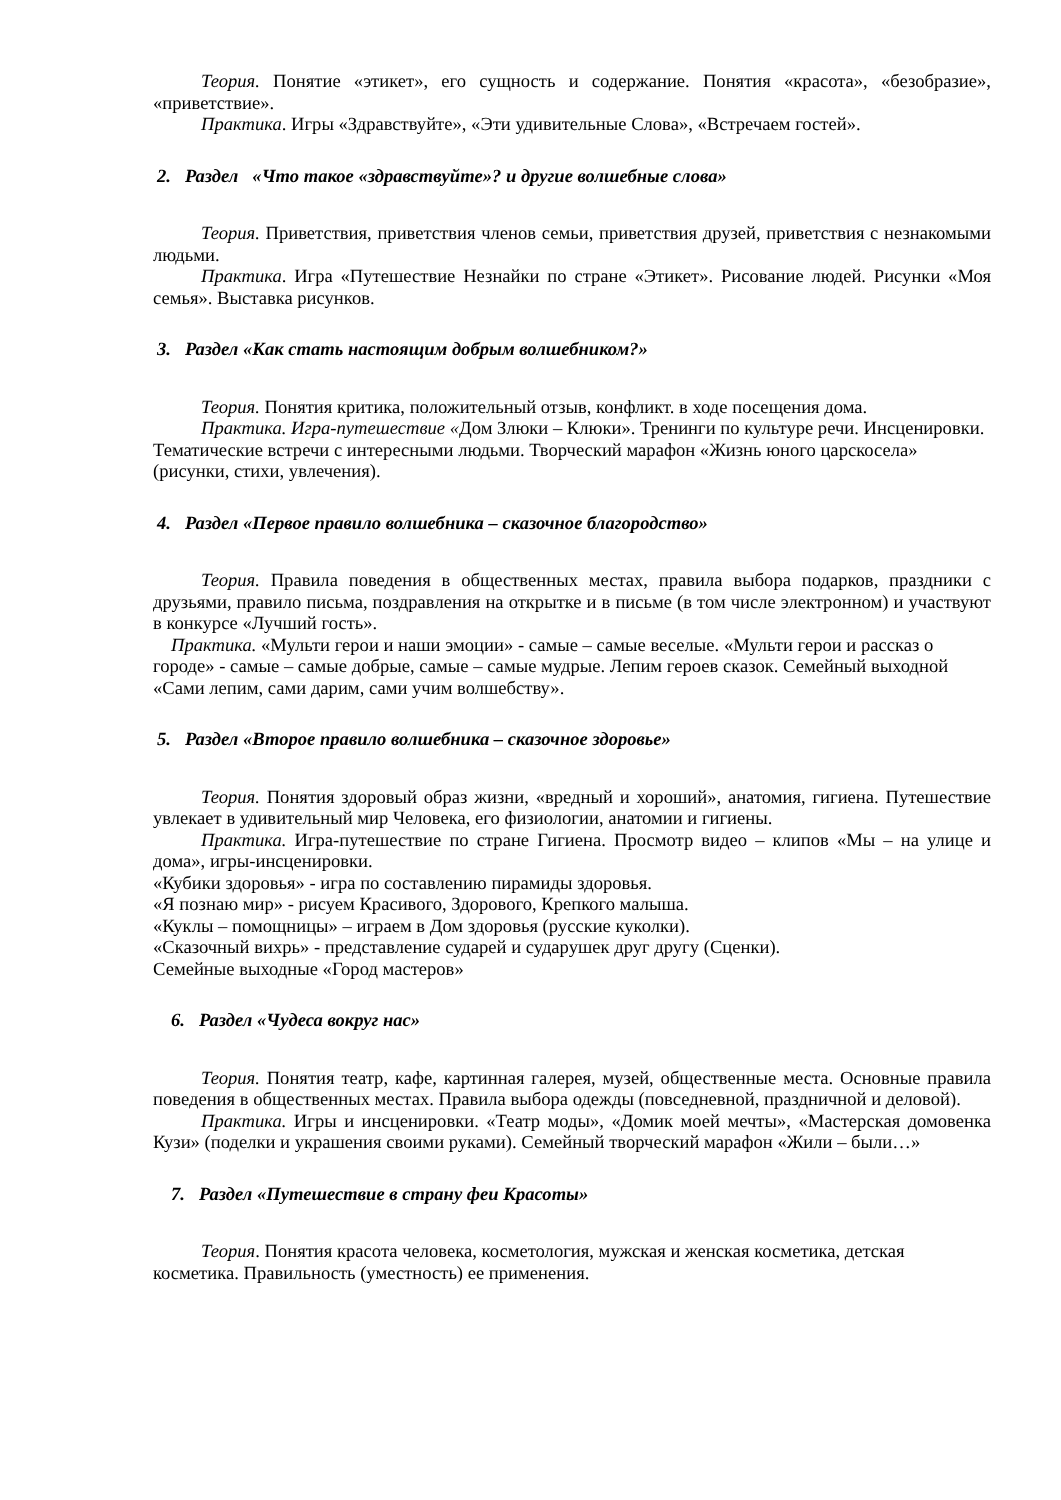Теория. Понятие «этикет», его сущность и содержание. Понятия «красота», «безобразие», «приветствие».
Практика. Игры «Здравствуйте», «Эти удивительные Слова», «Встречаем гостей».
2. Раздел «Что такое «здравствуйте»? и другие волшебные слова»
Теория. Приветствия, приветствия членов семьи, приветствия друзей, приветствия с незнакомыми людьми.
Практика. Игра «Путешествие Незнайки по стране «Этикет». Рисование людей. Рисунки «Моя семья». Выставка рисунков.
3. Раздел «Как стать настоящим добрым волшебником?»
Теория. Понятия критика, положительный отзыв, конфликт. в ходе посещения дома.
Практика. Игра-путешествие «Дом Злюки – Клюки». Тренинги по культуре речи. Инсценировки. Тематические встречи с интересными людьми. Творческий марафон «Жизнь юного царскосела» (рисунки, стихи, увлечения).
4. Раздел «Первое правило волшебника – сказочное благородство»
Теория. Правила поведения в общественных местах, правила выбора подарков, праздники с друзьями, правило письма, поздравления на открытке и в письме (в том числе электронном) и участвуют в конкурсе «Лучший гость».
Практика. «Мульти герои и наши эмоции» - самые – самые веселые. «Мульти герои и рассказ о городе» - самые – самые добрые, самые – самые мудрые. Лепим героев сказок. Семейный выходной «Сами лепим, сами дарим, сами учим волшебству».
5. Раздел «Второе правило волшебника – сказочное здоровье»
Теория. Понятия здоровый образ жизни, «вредный и хороший», анатомия, гигиена. Путешествие увлекает в удивительный мир Человека, его физиологии, анатомии и гигиены.
Практика. Игра-путешествие по стране Гигиена. Просмотр видео – клипов «Мы – на улице и дома», игры-инсценировки.
«Кубики здоровья» - игра по составлению пирамиды здоровья.
«Я познаю мир» - рисуем Красивого, Здорового, Крепкого малыша.
«Куклы – помощницы» – играем в Дом здоровья (русские куколки).
«Сказочный вихрь» - представление сударей и сударушек друг другу (Сценки).
Семейные выходные «Город мастеров»
6. Раздел «Чудеса вокруг нас»
Теория. Понятия театр, кафе, картинная галерея, музей, общественные места. Основные правила поведения в общественных местах. Правила выбора одежды (повседневной, праздничной и деловой).
Практика. Игры и инсценировки. «Театр моды», «Домик моей мечты», «Мастерская домовенка Кузи» (поделки и украшения своими руками). Семейный творческий марафон «Жили – были…»
7. Раздел «Путешествие в страну феи Красоты»
Теория. Понятия красота человека, косметология, мужская и женская косметика, детская косметика. Правильность (уместность) ее применения.